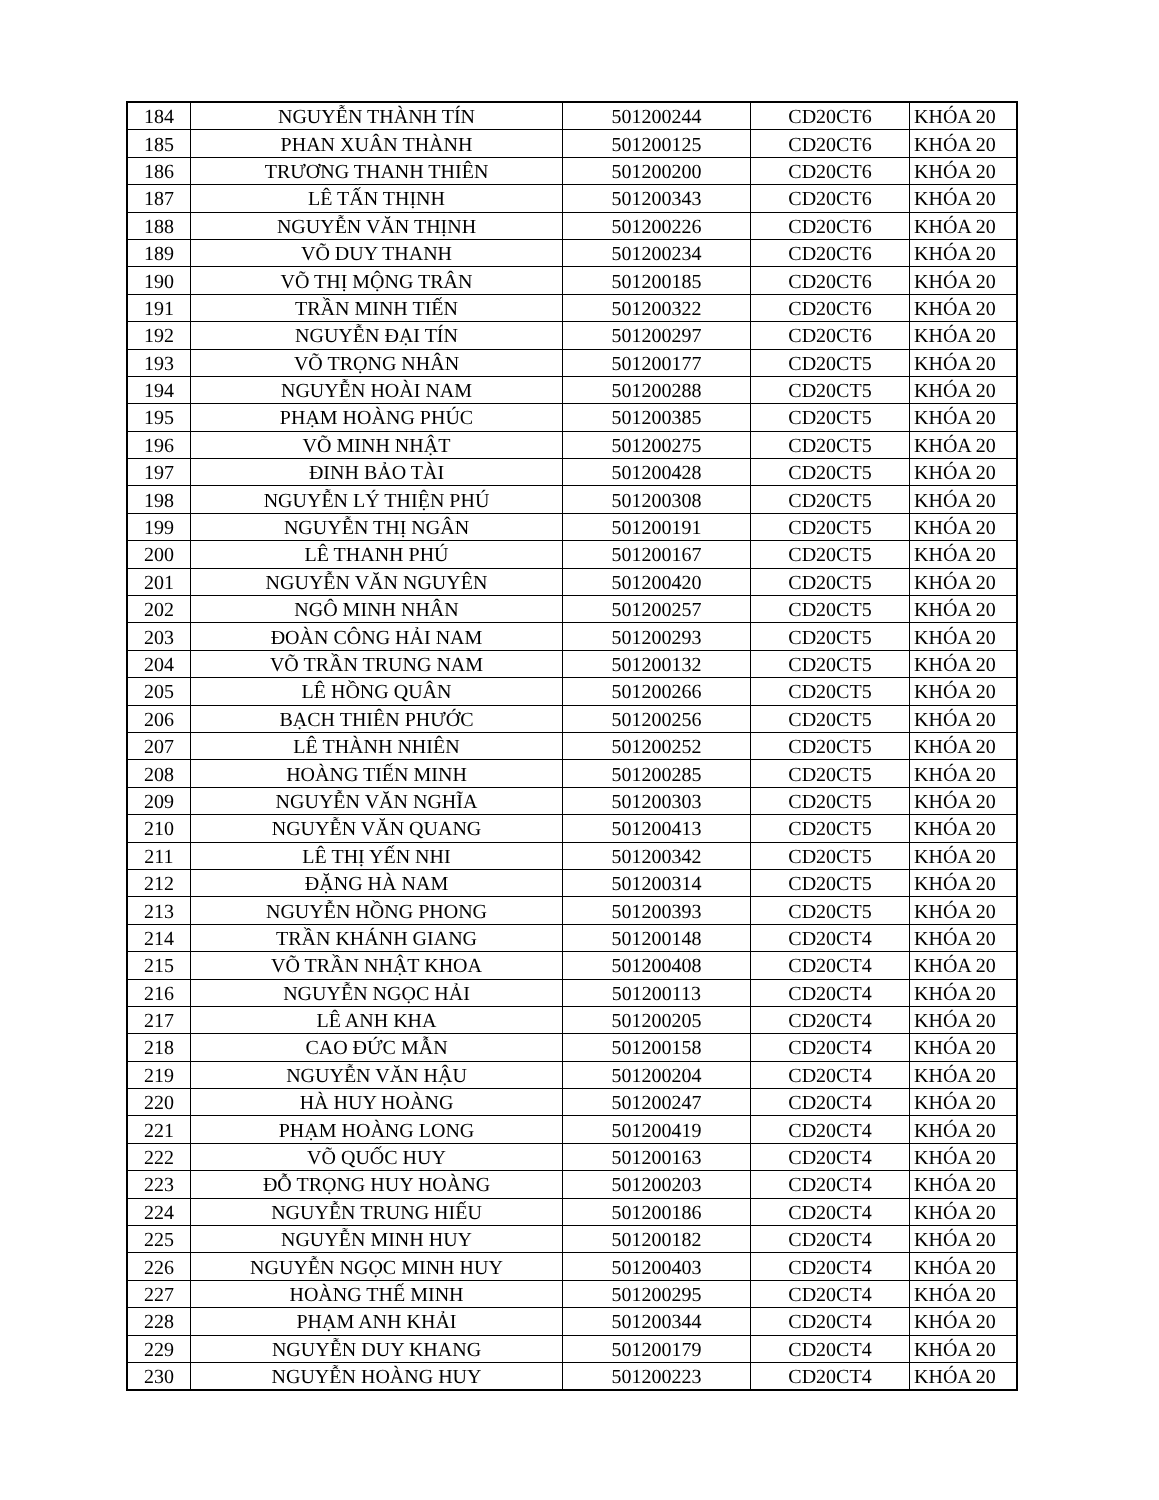| 184 | NGUYỄN THÀNH TÍN | 501200244 | CD20CT6 | KHÓA 20 |
| 185 | PHAN XUÂN THÀNH | 501200125 | CD20CT6 | KHÓA 20 |
| 186 | TRƯƠNG THANH THIÊN | 501200200 | CD20CT6 | KHÓA 20 |
| 187 | LÊ TẤN THỊNH | 501200343 | CD20CT6 | KHÓA 20 |
| 188 | NGUYỄN VĂN THỊNH | 501200226 | CD20CT6 | KHÓA 20 |
| 189 | VÕ DUY THANH | 501200234 | CD20CT6 | KHÓA 20 |
| 190 | VÕ THỊ MỘNG TRÂN | 501200185 | CD20CT6 | KHÓA 20 |
| 191 | TRẦN MINH TIẾN | 501200322 | CD20CT6 | KHÓA 20 |
| 192 | NGUYỄN ĐẠI TÍN | 501200297 | CD20CT6 | KHÓA 20 |
| 193 | VÕ TRỌNG NHÂN | 501200177 | CD20CT5 | KHÓA 20 |
| 194 | NGUYỄN HOÀI NAM | 501200288 | CD20CT5 | KHÓA 20 |
| 195 | PHẠM HOÀNG PHÚC | 501200385 | CD20CT5 | KHÓA 20 |
| 196 | VÕ MINH NHẬT | 501200275 | CD20CT5 | KHÓA 20 |
| 197 | ĐINH BẢO TÀI | 501200428 | CD20CT5 | KHÓA 20 |
| 198 | NGUYỄN LÝ THIỆN PHÚ | 501200308 | CD20CT5 | KHÓA 20 |
| 199 | NGUYỄN THỊ NGÂN | 501200191 | CD20CT5 | KHÓA 20 |
| 200 | LÊ THANH PHÚ | 501200167 | CD20CT5 | KHÓA 20 |
| 201 | NGUYỄN VĂN NGUYÊN | 501200420 | CD20CT5 | KHÓA 20 |
| 202 | NGÔ MINH NHÂN | 501200257 | CD20CT5 | KHÓA 20 |
| 203 | ĐOÀN CÔNG HẢI NAM | 501200293 | CD20CT5 | KHÓA 20 |
| 204 | VÕ TRẦN TRUNG NAM | 501200132 | CD20CT5 | KHÓA 20 |
| 205 | LÊ HỒNG QUÂN | 501200266 | CD20CT5 | KHÓA 20 |
| 206 | BẠCH THIÊN PHƯỚC | 501200256 | CD20CT5 | KHÓA 20 |
| 207 | LÊ THÀNH NHIÊN | 501200252 | CD20CT5 | KHÓA 20 |
| 208 | HOÀNG TIẾN MINH | 501200285 | CD20CT5 | KHÓA 20 |
| 209 | NGUYỄN VĂN NGHĨA | 501200303 | CD20CT5 | KHÓA 20 |
| 210 | NGUYỄN VĂN QUANG | 501200413 | CD20CT5 | KHÓA 20 |
| 211 | LÊ THỊ YẾN NHI | 501200342 | CD20CT5 | KHÓA 20 |
| 212 | ĐẶNG HÀ NAM | 501200314 | CD20CT5 | KHÓA 20 |
| 213 | NGUYỄN HỒNG PHONG | 501200393 | CD20CT5 | KHÓA 20 |
| 214 | TRẦN KHÁNH GIANG | 501200148 | CD20CT4 | KHÓA 20 |
| 215 | VÕ TRẦN NHẬT KHOA | 501200408 | CD20CT4 | KHÓA 20 |
| 216 | NGUYỄN NGỌC HẢI | 501200113 | CD20CT4 | KHÓA 20 |
| 217 | LÊ ANH KHA | 501200205 | CD20CT4 | KHÓA 20 |
| 218 | CAO ĐỨC MẪN | 501200158 | CD20CT4 | KHÓA 20 |
| 219 | NGUYỄN VĂN HẬU | 501200204 | CD20CT4 | KHÓA 20 |
| 220 | HÀ HUY HOÀNG | 501200247 | CD20CT4 | KHÓA 20 |
| 221 | PHẠM HOÀNG LONG | 501200419 | CD20CT4 | KHÓA 20 |
| 222 | VÕ QUỐC HUY | 501200163 | CD20CT4 | KHÓA 20 |
| 223 | ĐỖ TRỌNG HUY HOÀNG | 501200203 | CD20CT4 | KHÓA 20 |
| 224 | NGUYỄN TRUNG HIẾU | 501200186 | CD20CT4 | KHÓA 20 |
| 225 | NGUYỄN MINH HUY | 501200182 | CD20CT4 | KHÓA 20 |
| 226 | NGUYỄN NGỌC MINH HUY | 501200403 | CD20CT4 | KHÓA 20 |
| 227 | HOÀNG THẾ MINH | 501200295 | CD20CT4 | KHÓA 20 |
| 228 | PHẠM ANH KHẢI | 501200344 | CD20CT4 | KHÓA 20 |
| 229 | NGUYỄN DUY KHANG | 501200179 | CD20CT4 | KHÓA 20 |
| 230 | NGUYỄN HOÀNG HUY | 501200223 | CD20CT4 | KHÓA 20 |